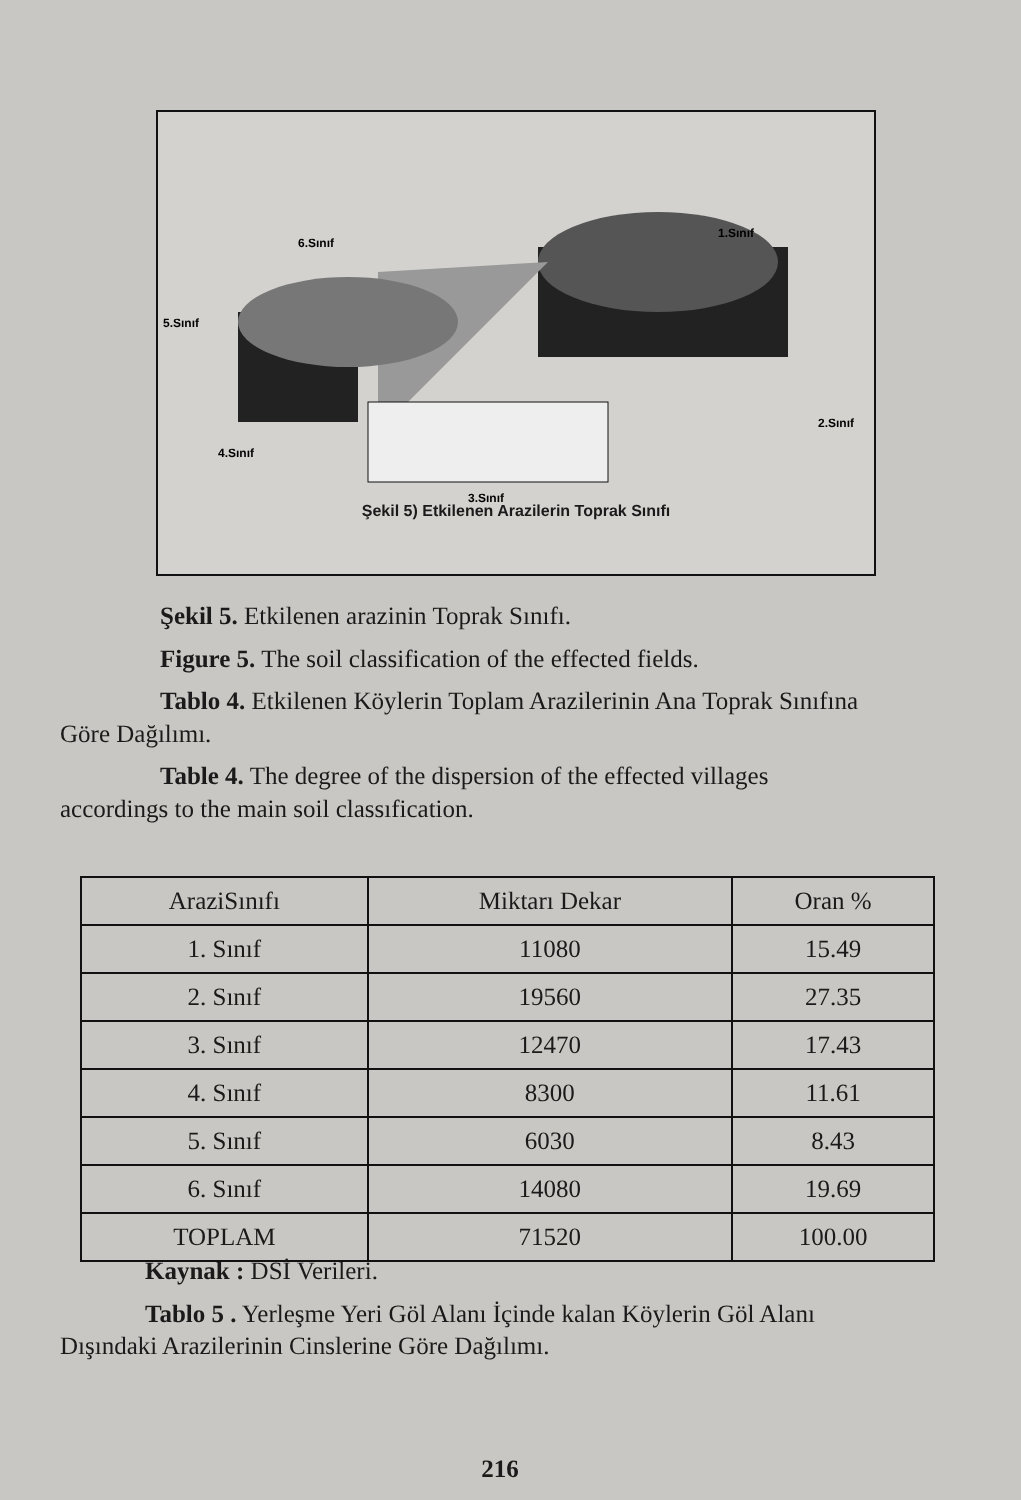6.Sınıf
1.Sınıf
5.Sınıf
2.Sınıf
4.Sınıf
3.Sınıf
Şekil 5) Etkilenen Arazilerin Toprak Sınıfı
Şekil 5. Etkilenen arazinin Toprak Sınıfı.
Figure 5. The soil classification of the effected fields.
Tablo 4. Etkilenen Köylerin Toplam Arazilerinin Ana Toprak Sınıfına
Göre Dağılımı.
Table 4. The degree of the dispersion of the effected villages
accordings to the main soil classıfication.
| AraziSınıfı | Miktarı Dekar | Oran % |
| --- | --- | --- |
| 1. Sınıf | 11080 | 15.49 |
| 2. Sınıf | 19560 | 27.35 |
| 3. Sınıf | 12470 | 17.43 |
| 4. Sınıf | 8300 | 11.61 |
| 5. Sınıf | 6030 | 8.43 |
| 6. Sınıf | 14080 | 19.69 |
| TOPLAM | 71520 | 100.00 |
Kaynak : DSİ Verileri.
Tablo 5 . Yerleşme Yeri Göl Alanı İçinde kalan Köylerin Göl Alanı
Dışındaki Arazilerinin Cinslerine Göre Dağılımı.
216